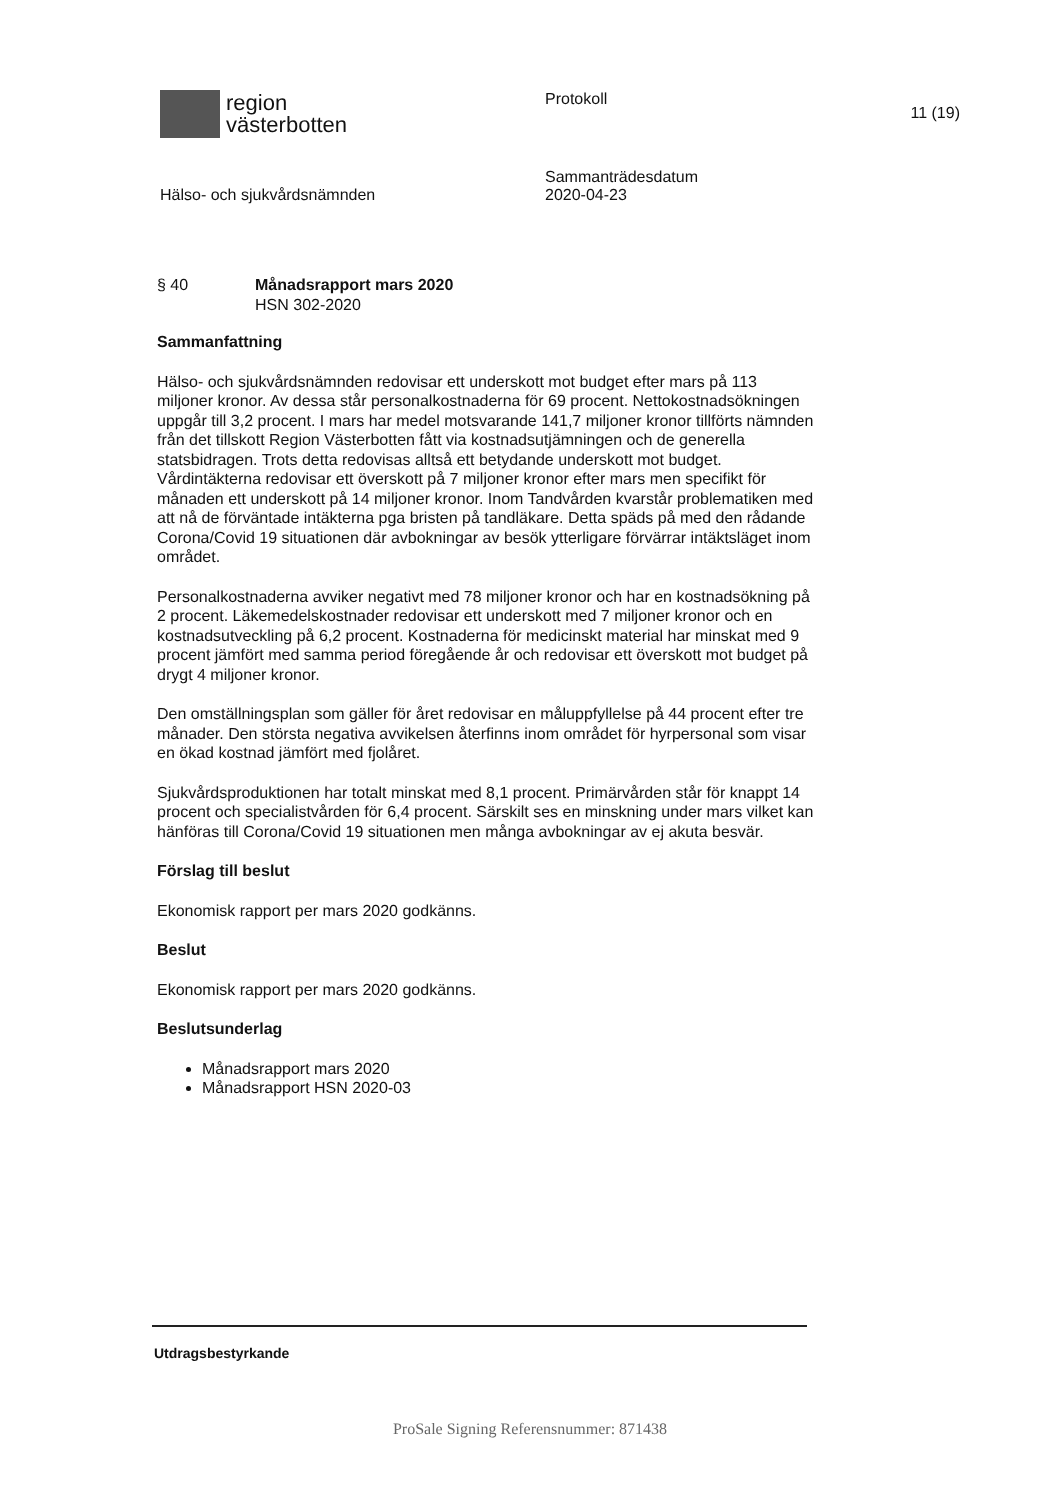region
västerbotten
Protokoll
11 (19)
Hälso- och sjukvårdsnämnden
Sammanträdesdatum
2020-04-23
§ 40 Månadsrapport mars 2020
HSN 302-2020
Sammanfattning
Hälso- och sjukvårdsnämnden redovisar ett underskott mot budget efter mars på 113 miljoner kronor. Av dessa står personalkostnaderna för 69 procent. Nettokostnadsökningen uppgår till 3,2 procent. I mars har medel motsvarande 141,7 miljoner kronor tillförts nämnden från det tillskott Region Västerbotten fått via kostnadsutjämningen och de generella statsbidragen. Trots detta redovisas alltså ett betydande underskott mot budget. Vårdintäkterna redovisar ett överskott på 7 miljoner kronor efter mars men specifikt för månaden ett underskott på 14 miljoner kronor. Inom Tandvården kvarstår problematiken med att nå de förväntade intäkterna pga bristen på tandläkare. Detta späds på med den rådande Corona/Covid 19 situationen där avbokningar av besök ytterligare förvärrar intäktsläget inom området.
Personalkostnaderna avviker negativt med 78 miljoner kronor och har en kostnadsökning på 2 procent. Läkemedelskostnader redovisar ett underskott med 7 miljoner kronor och en kostnadsutveckling på 6,2 procent. Kostnaderna för medicinskt material har minskat med 9 procent jämfört med samma period föregående år och redovisar ett överskott mot budget på drygt 4 miljoner kronor.
Den omställningsplan som gäller för året redovisar en måluppfyllelse på 44 procent efter tre månader. Den största negativa avvikelsen återfinns inom området för hyrpersonal som visar en ökad kostnad jämfört med fjolåret.
Sjukvårdsproduktionen har totalt minskat med 8,1 procent. Primärvården står för knappt 14 procent och specialistvården för 6,4 procent. Särskilt ses en minskning under mars vilket kan hänföras till Corona/Covid 19 situationen men många avbokningar av ej akuta besvär.
Förslag till beslut
Ekonomisk rapport per mars 2020 godkänns.
Beslut
Ekonomisk rapport per mars 2020 godkänns.
Beslutsunderlag
Månadsrapport mars 2020
Månadsrapport HSN 2020-03
Utdragsbestyrkande
ProSale Signing Referensnummer: 871438